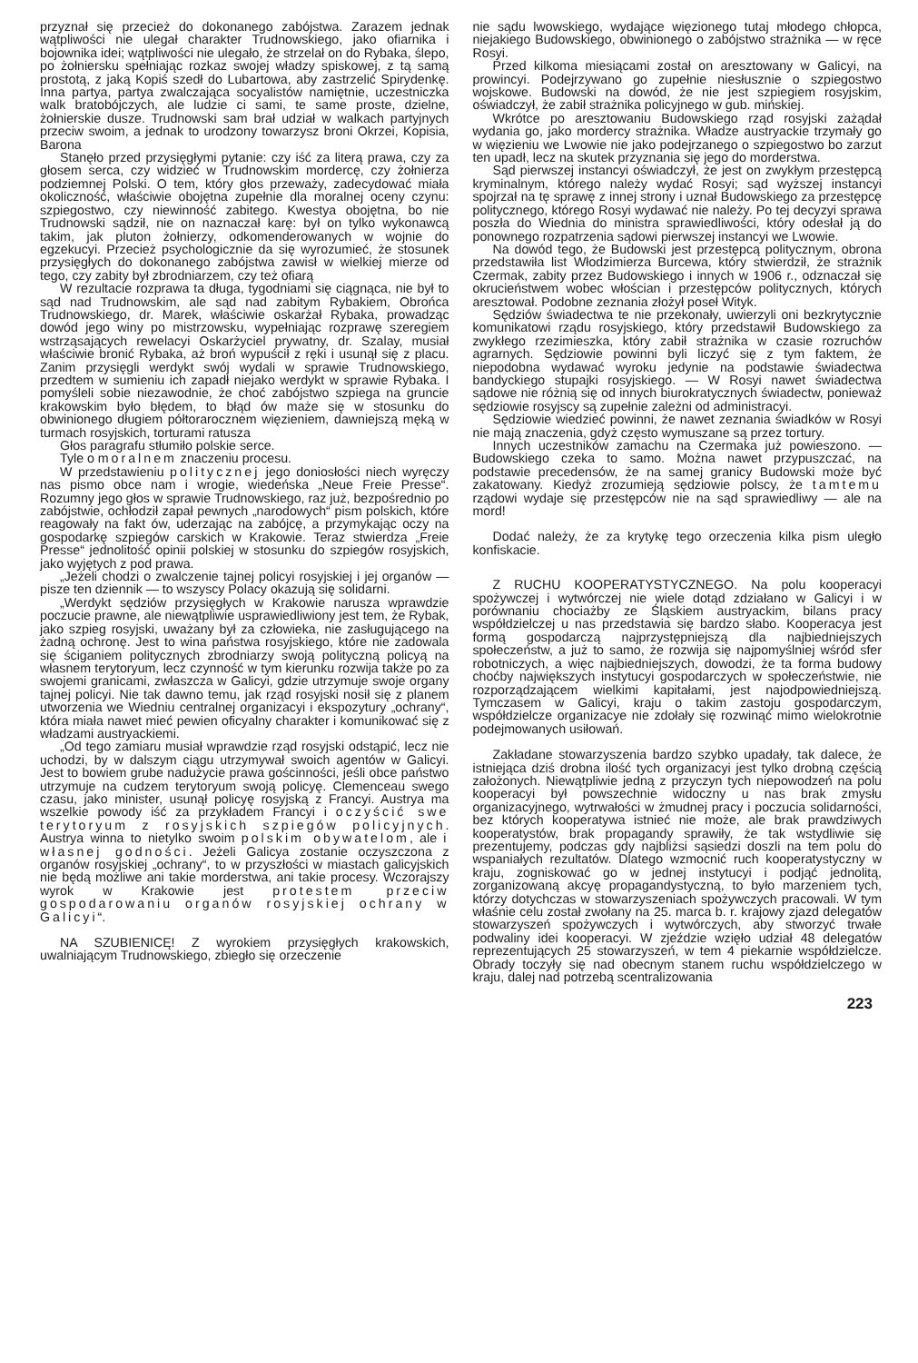przyznał się przecież do dokonanego zabójstwa. Zarazem jednak wątpliwości nie ulegał charakter Trudnowskiego, jako ofiarnika i bojownika idei; wątpliwości nie ulegało, że strzelał on do Rybaka, ślepo, po żołniersku spełniając rozkaz swojej władzy spiskowej, z tą samą prostotą, z jaką Kopiś szedł do Lubartowa, aby zastrzelić Spirydenkę. Inna partya, partya zwalczająca socyalistów namiętnie, uczestniczka walk bratobójczych, ale ludzie ci sami, te same proste, dzielne, żołnierskie dusze. Trudnowski sam brał udział w walkach partyjnych przeciw swoim, a jednak to urodzony towarzysz broni Okrzei, Kopisia, Barona
Stanęło przed przysięgłymi pytanie: czy iść za literą prawa, czy za głosem serca, czy widzieć w Trudnowskim mordercę, czy żołnierza podziemnej Polski. O tem, który głos przeważy, zadecydować miała okoliczność, właściwie obojętna zupełnie dla moralnej oceny czynu: szpiegostwo, czy niewinność zabitego. Kwestya obojętna, bo nie Trudnowski sądził, nie on naznaczał karę: był on tylko wykonawcą takim, jak pluton żołnierzy, odkomenderowanych w wojnie do egzekucyi. Przecież psychologicznie da się wyrozumieć, że stosunek przysięgłych do dokonanego zabójstwa zawisł w wielkiej mierze od tego, czy zabity był zbrodniarzem, czy też ofiarą
W rezultacie rozprawa ta długa, tygodniami się ciągnąca, nie był to sąd nad Trudnowskim, ale sąd nad zabitym Rybakiem, Obrońca Trudnowskiego, dr. Marek, właściwie oskarżał Rybaka, prowadząc dowód jego winy po mistrzowsku, wypełniając rozprawę szeregiem wstrząsających rewelacyi Oskarżyciel prywatny, dr. Szalay, musiał właściwie bronić Rybaka, aż broń wypuścił z ręki i usunął się z placu. Zanim przysięgli werdykt swój wydali w sprawie Trudnowskiego, przedtem w sumieniu ich zapadł niejako werdykt w sprawie Rybaka. I pomyśleli sobie niezawodnie, że choć zabójstwo szpiega na gruncie krakowskim było błędem, to błąd ów maże się w stosunku do obwinionego długiem półtorarocznem więzieniem, dawniejszą męką w turmach rosyjskich, torturami ratusza
Głos paragrafu stłumiło polskie serce.
Tyle o moralnem znaczeniu procesu.
W przedstawieniu politycznej jego doniosłości niech wyręczy nas pismo obce nam i wrogie, wiedeńska „Neue Freie Presse“. Rozumny jego głos w sprawie Trudnowskiego, raz już, bezpośrednio po zabójstwie, ochłodził zapał pewnych „narodowych“ pism polskich, które reagowały na fakt ów, uderzając na zabójcę, a przymykając oczy na gospodarkę szpiegów carskich w Krakowie. Teraz stwierdza „Freie Presse“ jednolitość opinii polskiej w stosunku do szpiegów rosyjskich, jako wyjętych z pod prawa.
„Jeżeli chodzi o zwalczenie tajnej policyi rosyjskiej i jej organów — pisze ten dziennik — to wszyscy Polacy okazują się solidarni.
„Werdykt sędziów przysięgłych w Krakowie narusza wprawdzie poczucie prawne, ale niewątpliwie usprawiedliwiony jest tem, że Rybak, jako szpieg rosyjski, uważany był za człowieka, nie zasługującego na żadną ochronę. Jest to wina państwa rosyjskiego, które nie zadowala się ściganiem politycznych zbrodniarzy swoją polityczną policyą na własnem terytoryum, lecz czynność w tym kierunku rozwija także po za swojemi granicami, zwłaszcza w Galicyi, gdzie utrzymuje swoje organy tajnej policyi. Nie tak dawno temu, jak rząd rosyjski nosił się z planem utworzenia we Wiedniu centralnej organizacyi i ekspozytury „ochrany“, która miała nawet mieć pewien oficyalny charakter i komunikować się z władzami austryackiemi.
„Od tego zamiaru musiał wprawdzie rząd rosyjski odstąpić, lecz nie uchodzi, by w dalszym ciągu utrzymywał swoich agentów w Galicyi. Jest to bowiem grube nadużycie prawa gościnności, jeśli obce państwo utrzymuje na cudzem terytoryum swoją policyę. Clemenceau swego czasu, jako minister, usunął policyę rosyjską z Francyi. Austrya ma wszelkie powody iść za przykładem Francyi i oczyścić swe terytoryum z rosyjskich szpiegów policyjnych. Austrya winna to nietylko swoim polskim obywatelom, ale i własnej godności. Jeżeli Galicya zostanie oczyszczona z organów rosyjskiej „ochrany“, to w przyszłości w miastach galicyjskich nie będą możliwe ani takie morderstwa, ani takie procesy. Wczorajszy wyrok w Krakowie jest protestem przeciw gospodarowaniu organów rosyjskiej ochrany w Galicyi“.
NA SZUBIENICĘ! Z wyrokiem przysięgłych krakowskich, uwalniającym Trudnowskiego, zbiegło się orzeczenie
nie sądu lwowskiego, wydające więzionego tutaj młodego chłopca, niejakiego Budowskiego, obwinionego o zabójstwo strażnika — w ręce Rosyi.
Przed kilkoma miesiącami został on aresztowany w Galicyi, na prowincyi. Podejrzywano go zupełnie niesłusznie o szpiegostwo wojskowe. Budowski na dowód, że nie jest szpiegiem rosyjskim, oświadczył, że zabił strażnika policyjnego w gub. mińskiej.
Wkrótce po aresztowaniu Budowskiego rząd rosyjski zażądał wydania go, jako mordercy strażnika. Władze austryackie trzymały go w więzieniu we Lwowie nie jako podejrzanego o szpiegostwo bo zarzut ten upadł, lecz na skutek przyznania się jego do morderstwa.
Sąd pierwszej instancyi oświadczył, że jest on zwykłym przestępcą kryminalnym, którego należy wydać Rosyi; sąd wyższej instancyi spojrzał na tę sprawę z innej strony i uznał Budowskiego za przestępcę politycznego, którego Rosyi wydawać nie należy. Po tej decyzyi sprawa poszła do Wiednia do ministra sprawiedliwości, który odesłał ją do ponownego rozpatrzenia sądowi pierwszej instancyi we Lwowie.
Na dowód tego, że Budowski jest przestępcą politycznym, obrona przedstawiła list Włodzimierza Burcewa, który stwierdził, że strażnik Czermak, zabity przez Budowskiego i innych w 1906 r., odznaczał się okrucieństwem wobec włościan i przestępców politycznych, których aresztował. Podobne zeznania złożył poseł Wityk.
Sędziów świadectwa te nie przekonały, uwierzyli oni bezkrytycznie komunikatowi rządu rosyjskiego, który przedstawił Budowskiego za zwykłego rzezimieszka, który zabił strażnika w czasie rozruchów agrarnych. Sędziowie powinni byli liczyć się z tym faktem, że niepodobna wydawać wyroku jedynie na podstawie świadectwa bandyckiego stupajki rosyjskiego. — W Rosyi nawet świadectwa sądowe nie różnią się od innych biurokratycznych świadectw, ponieważ sędziowie rosyjscy są zupełnie zależni od administracyi.
Sędziowie wiedzieć powinni, że nawet zeznania świadków w Rosyi nie mają znaczenia, gdyż często wymuszane są przez tortury.
Innych uczestników zamachu na Czermaka już powieszono. — Budowskiego czeka to samo. Można nawet przypuszczać, na podstawie precedensów, że na samej granicy Budowski może być zakatowany. Kiedyż zrozumieją sędziowie polscy, że tamtemu rządowi wydaje się przestępców nie na sąd sprawiedliwy — ale na mord!
Dodać należy, że za krytykę tego orzeczenia kilka pism uległo konfiskacie.
Z RUCHU KOOPERATYSTYCZNEGO. Na polu kooperacyi spożywczej i wytwórczej nie wiele dotąd zdziałano w Galicyi i w porównaniu chociażby ze Śląskiem austryackim, bilans pracy współdzielczej u nas przedstawia się bardzo słabo. Kooperacya jest formą gospodarczą najprzystępniejszą dla najbiedniejszych społeczeństw, a już to samo, że rozwija się najpomyślniej wśród sfer robotniczych, a więc najbiedniejszych, dowodzi, że ta forma budowy choćby największych instytucyi gospodarczych w społeczeństwie, nie rozporządzającem wielkimi kapitałami, jest najodpowiedniejszą. Tymczasem w Galicyi, kraju o takim zastoju gospodarczym, współdzielcze organizacye nie zdołały się rozwinąć mimo wielokrotnie podejmowanych usiłowań.
Zakładane stowarzyszenia bardzo szybko upadały, tak dalece, że istniejąca dziś drobna ilość tych organizacyi jest tylko drobną częścią założonych. Niewątpliwie jedną z przyczyn tych niepowodzeń na polu kooperacyi był powszechnie widoczny u nas brak zmysłu organizacyjnego, wytrwałości w żmudnej pracy i poczucia solidarności, bez których kooperatywa istnieć nie może, ale brak prawdziwych kooperatystów, brak propagandy sprawiły, że tak wstydliwie się prezentujemy, podczas gdy najbliżsi sąsiedzi doszli na tem polu do wspaniałych rezultatów. Dlatego wzmocnić ruch kooperatystyczny w kraju, zogniskować go w jednej instytucyi i podjąć jednolitą, zorganizowaną akcyę propagandystyczną, to było marzeniem tych, którzy dotychczas w stowarzyszeniach spożywczych pracowali. W tym właśnie celu został zwołany na 25. marca b. r. krajowy zjazd delegatów stowarzyszeń spożywczych i wytwórczych, aby stworzyć trwałe podwaliny idei kooperacyi. W zjeździe wzięło udział 48 delegatów reprezentujących 25 stowarzyszeń, w tem 4 piekarnie współdzielcze. Obrady toczyły się nad obecnym stanem ruchu współdzielczego w kraju, dalej nad potrzebą scentralizowania
223